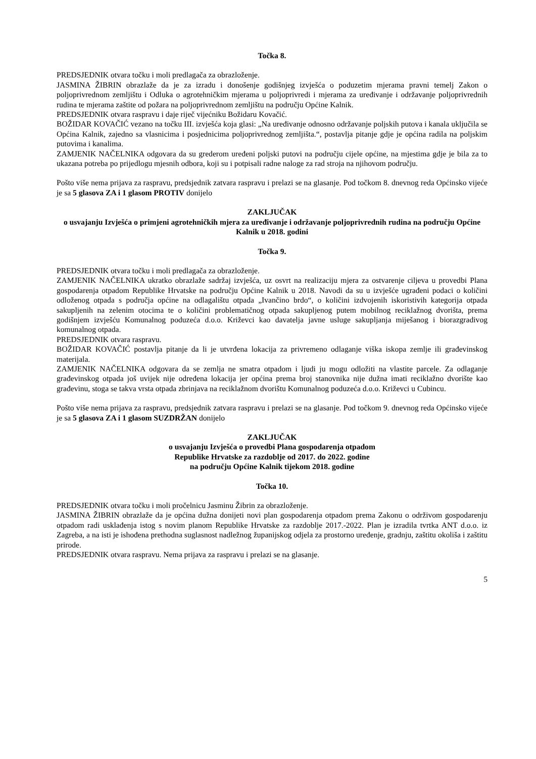Točka 8.
PREDSJEDNIK otvara točku i moli predlagača za obrazloženje.
JASMINA ŽIBRIN obrazlaže da je za izradu i donošenje godišnjeg izvješća o poduzetim mjerama pravni temelj Zakon o poljoprivrednom zemljištu i Odluka o agrotehničkim mjerama u poljoprivredi i mjerama za uređivanje i održavanje poljoprivrednih rudina te mjerama zaštite od požara na poljoprivrednom zemljištu na području Općine Kalnik.
PREDSJEDNIK otvara raspravu i daje riječ vijećniku Božidaru Kovačić.
BOŽIDAR KOVAČIĆ vezano na točku III. izvješća koja glasi: „Na uređivanje odnosno održavanje poljskih putova i kanala uključila se Općina Kalnik, zajedno sa vlasnicima i posjednicima poljoprivrednog zemljišta.“, postavlja pitanje gdje je općina radila na poljskim putovima i kanalima.
ZAMJENIK NAČELNIKA odgovara da su grederom uređeni poljski putovi na području cijele općine, na mjestima gdje je bila za to ukazana potreba po prijedlogu mjesnih odbora, koji su i potpisali radne naloge za rad stroja na njihovom području.
Pošto više nema prijava za raspravu, predsjednik zatvara raspravu i prelazi se na glasanje. Pod točkom 8. dnevnog reda Općinsko vijeće je sa 5 glasova ZA i 1 glasom PROTIV donijelo
ZAKLJUČAK
o usvajanju Izvješća o primjeni agrotehničkih mjera za uređivanje i održavanje poljoprivrednih rudina na području Općine Kalnik u 2018. godini
Točka 9.
PREDSJEDNIK otvara točku i moli predlagača za obrazloženje.
ZAMJENIK NAČELNIKA ukratko obrazlaže sadržaj izvješća, uz osvrt na realizaciju mjera za ostvarenje ciljeva u provedbi Plana gospodarenja otpadom Republike Hrvatske na području Općine Kalnik u 2018. Navodi da su u izvješće ugrađeni podaci o količini odloženog otpada s područja općine na odlagalištu otpada „Ivančino brdo“, o količini izdvojenih iskoristivih kategorija otpada sakupljenih na zelenim otocima te o količini problematičnog otpada sakupljenog putem mobilnog reciklažnog dvorišta, prema godišnjem izvješću Komunalnog poduzeća d.o.o. Križevci kao davatelja javne usluge sakupljanja miješanog i biorazgradivog komunalnog otpada.
PREDSJEDNIK otvara raspravu.
BOŽIDAR KOVAČIĆ postavlja pitanje da li je utvrđena lokacija za privremeno odlaganje viška iskopa zemlje ili građevinskog materijala.
ZAMJENIK NAČELNIKA odgovara da se zemlja ne smatra otpadom i ljudi ju mogu odložiti na vlastite parcele. Za odlaganje građevinskog otpada još uvijek nije određena lokacija jer općina prema broj stanovnika nije dužna imati reciklažno dvorište kao građevinu, stoga se takva vrsta otpada zbrinjava na reciklažnom dvorištu Komunalnog poduzeća d.o.o. Križevci u Cubincu.
Pošto više nema prijava za raspravu, predsjednik zatvara raspravu i prelazi se na glasanje. Pod točkom 9. dnevnog reda Općinsko vijeće je sa 5 glasova ZA i 1 glasom SUZDRŽAN donijelo
ZAKLJUČAK
o usvajanju Izvješća o provedbi Plana gospodarenja otpadom
Republike Hrvatske za razdoblje od 2017. do 2022. godine
na području Općine Kalnik tijekom 2018. godine
Točka 10.
PREDSJEDNIK otvara točku i moli pročelnicu Jasminu Žibrin za obrazloženje.
JASMINA ŽIBRIN obrazlaže da je općina dužna donijeti novi plan gospodarenja otpadom prema Zakonu o održivom gospodarenju otpadom radi usklađenja istog s novim planom Republike Hrvatske za razdoblje 2017.-2022. Plan je izradila tvrtka ANT d.o.o. iz Zagreba, a na isti je ishođena prethodna suglasnost nadležnog županijskog odjela za prostorno uređenje, gradnju, zaštitu okoliša i zaštitu prirode.
PREDSJEDNIK otvara raspravu. Nema prijava za raspravu i prelazi se na glasanje.
5